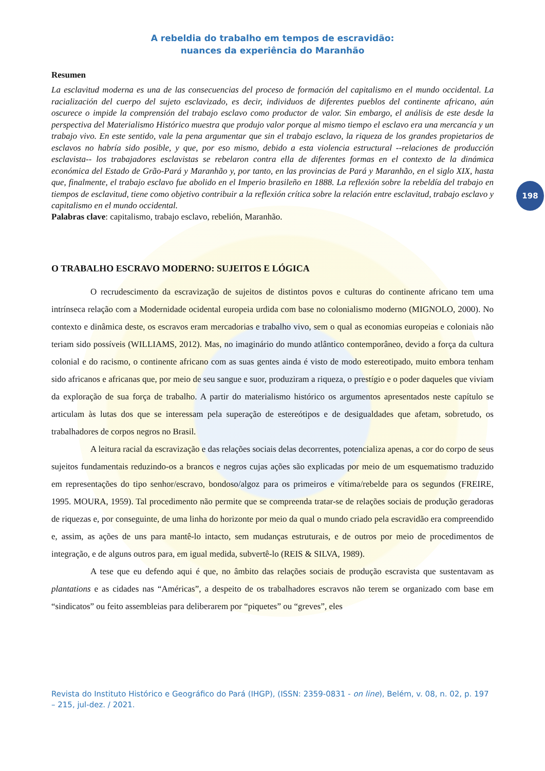198
A rebeldia do trabalho em tempos de escravidão:
nuances da experiência do Maranhão
Resumen
La esclavitud moderna es una de las consecuencias del proceso de formación del capitalismo en el mundo occidental. La racialización del cuerpo del sujeto esclavizado, es decir, individuos de diferentes pueblos del continente africano, aún oscurece o impide la comprensión del trabajo esclavo como productor de valor. Sin embargo, el análisis de este desde la perspectiva del Materialismo Histórico muestra que produjo valor porque al mismo tiempo el esclavo era una mercancía y un trabajo vivo. En este sentido, vale la pena argumentar que sin el trabajo esclavo, la riqueza de los grandes propietarios de esclavos no habría sido posible, y que, por eso mismo, debido a esta violencia estructural --relaciones de producción esclavista-- los trabajadores esclavistas se rebelaron contra ella de diferentes formas en el contexto de la dinámica económica del Estado de Grão-Pará y Maranhão y, por tanto, en las provincias de Pará y Maranhão, en el siglo XIX, hasta que, finalmente, el trabajo esclavo fue abolido en el Imperio brasileño en 1888. La reflexión sobre la rebeldía del trabajo en tiempos de esclavitud, tiene como objetivo contribuir a la reflexión crítica sobre la relación entre esclavitud, trabajo esclavo y capitalismo en el mundo occidental.
Palabras clave: capitalismo, trabajo esclavo, rebelión, Maranhão.
O TRABALHO ESCRAVO MODERNO: SUJEITOS E LÓGICA
O recrudescimento da escravização de sujeitos de distintos povos e culturas do continente africano tem uma intrínseca relação com a Modernidade ocidental europeia urdida com base no colonialismo moderno (MIGNOLO, 2000). No contexto e dinâmica deste, os escravos eram mercadorias e trabalho vivo, sem o qual as economias europeias e coloniais não teriam sido possíveis (WILLIAMS, 2012). Mas, no imaginário do mundo atlântico contemporâneo, devido a força da cultura colonial e do racismo, o continente africano com as suas gentes ainda é visto de modo estereotipado, muito embora tenham sido africanos e africanas que, por meio de seu sangue e suor, produziram a riqueza, o prestígio e o poder daqueles que viviam da exploração de sua força de trabalho. A partir do materialismo histórico os argumentos apresentados neste capítulo se articulam às lutas dos que se interessam pela superação de estereótipos e de desigualdades que afetam, sobretudo, os trabalhadores de corpos negros no Brasil.
A leitura racial da escravização e das relações sociais delas decorrentes, potencializa apenas, a cor do corpo de seus sujeitos fundamentais reduzindo-os a brancos e negros cujas ações são explicadas por meio de um esquematismo traduzido em representações do tipo senhor/escravo, bondoso/algoz para os primeiros e vítima/rebelde para os segundos (FREIRE, 1995. MOURA, 1959). Tal procedimento não permite que se compreenda tratar-se de relações sociais de produção geradoras de riquezas e, por conseguinte, de uma linha do horizonte por meio da qual o mundo criado pela escravidão era compreendido e, assim, as ações de uns para mantê-lo intacto, sem mudanças estruturais, e de outros por meio de procedimentos de integração, e de alguns outros para, em igual medida, subvertê-lo (REIS & SILVA, 1989).
A tese que eu defendo aqui é que, no âmbito das relações sociais de produção escravista que sustentavam as plantations e as cidades nas “Américas”, a despeito de os trabalhadores escravos não terem se organizado com base em “sindicatos” ou feito assembleias para deliberarem por “piquetes” ou “greves”, eles
Revista do Instituto Histórico e Geográfico do Pará (IHGP), (ISSN: 2359-0831 - on line), Belém, v. 08, n. 02, p. 197 – 215, jul-dez. / 2021.